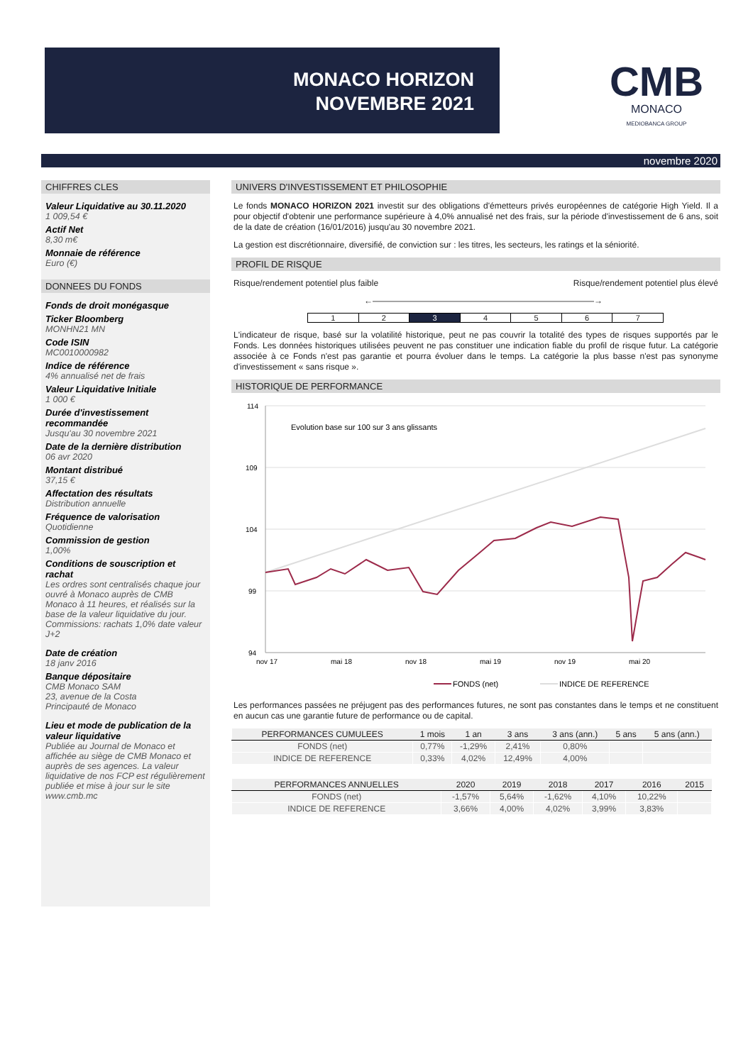MONACO HORIZON
NOVEMBRE 2021
CMB
MONACO
MEDIOBANCA GROUP
novembre 2020
CHIFFRES CLES
Valeur Liquidative au 30.11.2020
1 009,54 €
Actif Net
8,30 m€
Monnaie de référence
Euro (€)
DONNEES DU FONDS
Fonds de droit monégasque
Ticker Bloomberg
MONHN21 MN
Code ISIN
MC0010000982
Indice de référence
4% annualisé net de frais
Valeur Liquidative Initiale
1 000 €
Durée d'investissement recommandée
Jusqu'au 30 novembre 2021
Date de la dernière distribution
06 avr 2020
Montant distribué
37,15 €
Affectation des résultats
Distribution annuelle
Fréquence de valorisation
Quotidienne
Commission de gestion
1,00%
Conditions de souscription et rachat
Les ordres sont centralisés chaque jour ouvré à Monaco auprès de CMB Monaco à 11 heures, et réalisés sur la base de la valeur liquidative du jour. Commissions: rachats 1,0% date valeur J+2
Date de création
18 janv 2016
Banque dépositaire
CMB Monaco SAM
23, avenue de la Costa
Principauté de Monaco
Lieu et mode de publication de la valeur liquidative
Publiée au Journal de Monaco et affichée au siège de CMB Monaco et auprès de ses agences. La valeur liquidative de nos FCP est régulièrement publiée et mise à jour sur le site www.cmb.mc
UNIVERS D'INVESTISSEMENT ET PHILOSOPHIE
Le fonds MONACO HORIZON 2021 investit sur des obligations d'émetteurs privés européennes de catégorie High Yield. Il a pour objectif d'obtenir une performance supérieure à 4,0% annualisé net des frais, sur la période d'investissement de 6 ans, soit de la date de création (16/01/2016) jusqu'au 30 novembre 2021.
La gestion est discrétionnaire, diversifié, de conviction sur : les titres, les secteurs, les ratings et la séniorité.
PROFIL DE RISQUE
Risque/rendement potentiel plus faible Risque/rendement potentiel plus élevé
←——————————————————————————→
1 2 3 4 5 6 7
L'indicateur de risque, basé sur la volatilité historique, peut ne pas couvrir la totalité des types de risques supportés par le Fonds. Les données historiques utilisées peuvent ne pas constituer une indication fiable du profil de risque futur. La catégorie associée à ce Fonds n'est pas garantie et pourra évoluer dans le temps. La catégorie la plus basse n'est pas synonyme d'investissement « sans risque ».
HISTORIQUE DE PERFORMANCE
114
109
104
99
94
nov 17
mai 18
nov 18
mai 19
nov 19
mai 20
Evolution base sur 100 sur 3 ans glissants
FONDS (net)
INDICE DE REFERENCE
Les performances passées ne préjugent pas des performances futures, ne sont pas constantes dans le temps et ne constituent en aucun cas une garantie future de performance ou de capital.
| PERFORMANCES CUMULEES | 1 mois | 1 an | 3 ans | 3 ans (ann.) | 5 ans | 5 ans (ann.) |
| --- | --- | --- | --- | --- | --- | --- |
| FONDS (net) | 0,77% | -1,29% | 2,41% | 0,80% | | |
| INDICE DE REFERENCE | 0,33% | 4,02% | 12,49% | 4,00% | | |
| PERFORMANCES ANNUELLES | 2020 | 2019 | 2018 | 2017 | 2016 | 2015 |
| --- | --- | --- | --- | --- | --- | --- |
| FONDS (net) | -1,57% | 5,64% | -1,62% | 4,10% | 10,22% | |
| INDICE DE REFERENCE | 3,66% | 4,00% | 4,02% | 3,99% | 3,83% | |